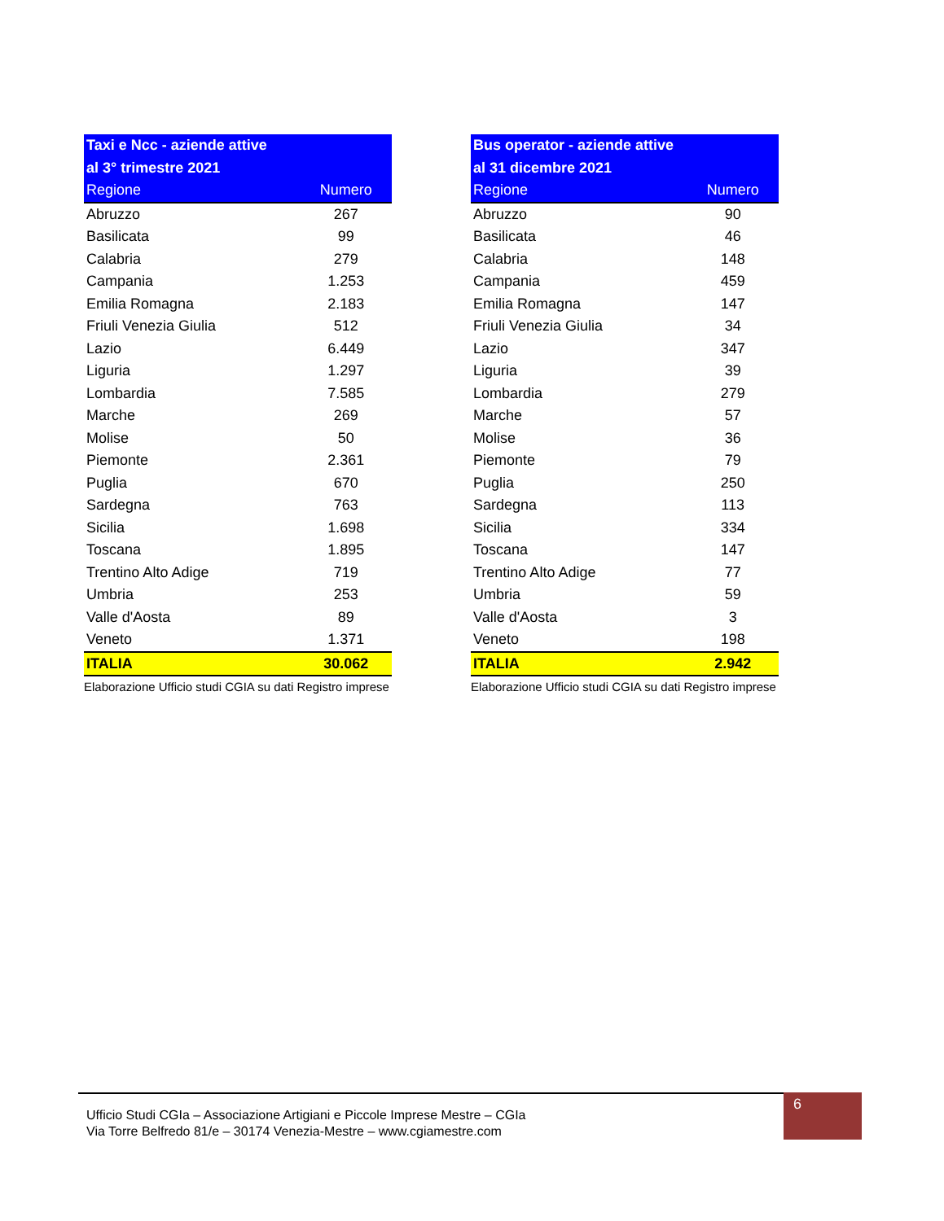| Taxi e Ncc - aziende attive | |
| --- | --- |
| al 3° trimestre 2021 | |
| Regione | Numero |
| Abruzzo | 267 |
| Basilicata | 99 |
| Calabria | 279 |
| Campania | 1.253 |
| Emilia Romagna | 2.183 |
| Friuli Venezia Giulia | 512 |
| Lazio | 6.449 |
| Liguria | 1.297 |
| Lombardia | 7.585 |
| Marche | 269 |
| Molise | 50 |
| Piemonte | 2.361 |
| Puglia | 670 |
| Sardegna | 763 |
| Sicilia | 1.698 |
| Toscana | 1.895 |
| Trentino Alto Adige | 719 |
| Umbria | 253 |
| Valle d'Aosta | 89 |
| Veneto | 1.371 |
| ITALIA | 30.062 |
Elaborazione Ufficio studi CGIA su dati Registro imprese
| Bus operator - aziende attive | |
| --- | --- |
| al 31 dicembre 2021 | |
| Regione | Numero |
| Abruzzo | 90 |
| Basilicata | 46 |
| Calabria | 148 |
| Campania | 459 |
| Emilia Romagna | 147 |
| Friuli Venezia Giulia | 34 |
| Lazio | 347 |
| Liguria | 39 |
| Lombardia | 279 |
| Marche | 57 |
| Molise | 36 |
| Piemonte | 79 |
| Puglia | 250 |
| Sardegna | 113 |
| Sicilia | 334 |
| Toscana | 147 |
| Trentino Alto Adige | 77 |
| Umbria | 59 |
| Valle d'Aosta | 3 |
| Veneto | 198 |
| ITALIA | 2.942 |
Elaborazione Ufficio studi CGIA su dati Registro imprese
Ufficio Studi CGIa – Associazione Artigiani e Piccole Imprese Mestre – CGIa
Via Torre Belfredo 81/e – 30174 Venezia-Mestre – www.cgiamestre.com
6